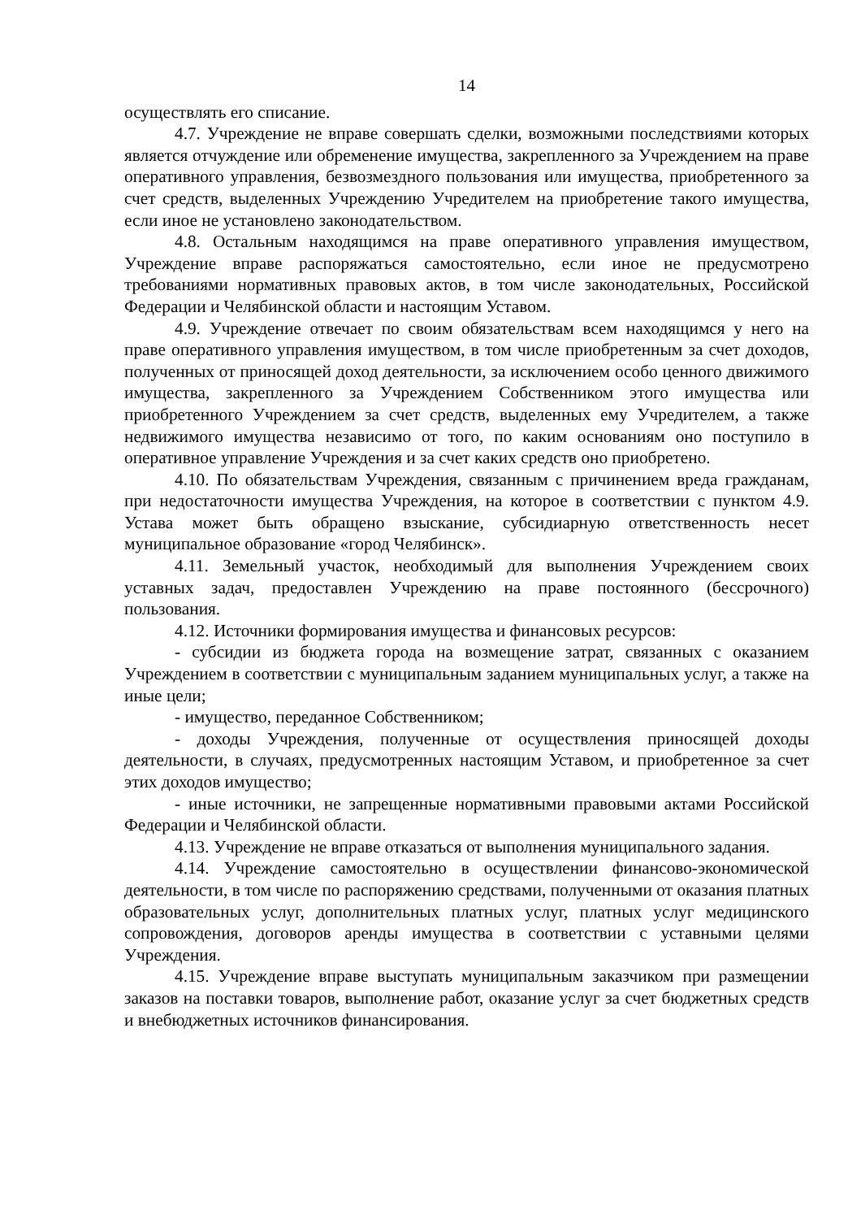14
осуществлять его списание.
4.7. Учреждение не вправе совершать сделки, возможными последствиями которых является отчуждение или обременение имущества, закрепленного за Учреждением на праве оперативного управления, безвозмездного пользования или имущества, приобретенного за счет средств, выделенных Учреждению Учредителем на приобретение такого имущества, если иное не установлено законодательством.
4.8. Остальным находящимся на праве оперативного управления имуществом, Учреждение вправе распоряжаться самостоятельно, если иное не предусмотрено требованиями нормативных правовых актов, в том числе законодательных, Российской Федерации и Челябинской области и настоящим Уставом.
4.9. Учреждение отвечает по своим обязательствам всем находящимся у него на праве оперативного управления имуществом, в том числе приобретенным за счет доходов, полученных от приносящей доход деятельности, за исключением особо ценного движимого имущества, закрепленного за Учреждением Собственником этого имущества или приобретенного Учреждением за счет средств, выделенных ему Учредителем, а также недвижимого имущества независимо от того, по каким основаниям оно поступило в оперативное управление Учреждения и за счет каких средств оно приобретено.
4.10. По обязательствам Учреждения, связанным с причинением вреда гражданам, при недостаточности имущества Учреждения, на которое в соответствии с пунктом 4.9. Устава может быть обращено взыскание, субсидиарную ответственность несет муниципальное образование «город Челябинск».
4.11. Земельный участок, необходимый для выполнения Учреждением своих уставных задач, предоставлен Учреждению на праве постоянного (бессрочного) пользования.
4.12. Источники формирования имущества и финансовых ресурсов:
- субсидии из бюджета города на возмещение затрат, связанных с оказанием Учреждением в соответствии с муниципальным заданием муниципальных услуг, а также на иные цели;
- имущество, переданное Собственником;
- доходы Учреждения, полученные от осуществления приносящей доходы деятельности, в случаях, предусмотренных настоящим Уставом, и приобретенное за счет этих доходов имущество;
- иные источники, не запрещенные нормативными правовыми актами Российской Федерации и Челябинской области.
4.13. Учреждение не вправе отказаться от выполнения муниципального задания.
4.14. Учреждение самостоятельно в осуществлении финансово-экономической деятельности, в том числе по распоряжению средствами, полученными от оказания платных образовательных услуг, дополнительных платных услуг, платных услуг медицинского сопровождения, договоров аренды имущества в соответствии с уставными целями Учреждения.
4.15. Учреждение вправе выступать муниципальным заказчиком при размещении заказов на поставки товаров, выполнение работ, оказание услуг за счет бюджетных средств и внебюджетных источников финансирования.